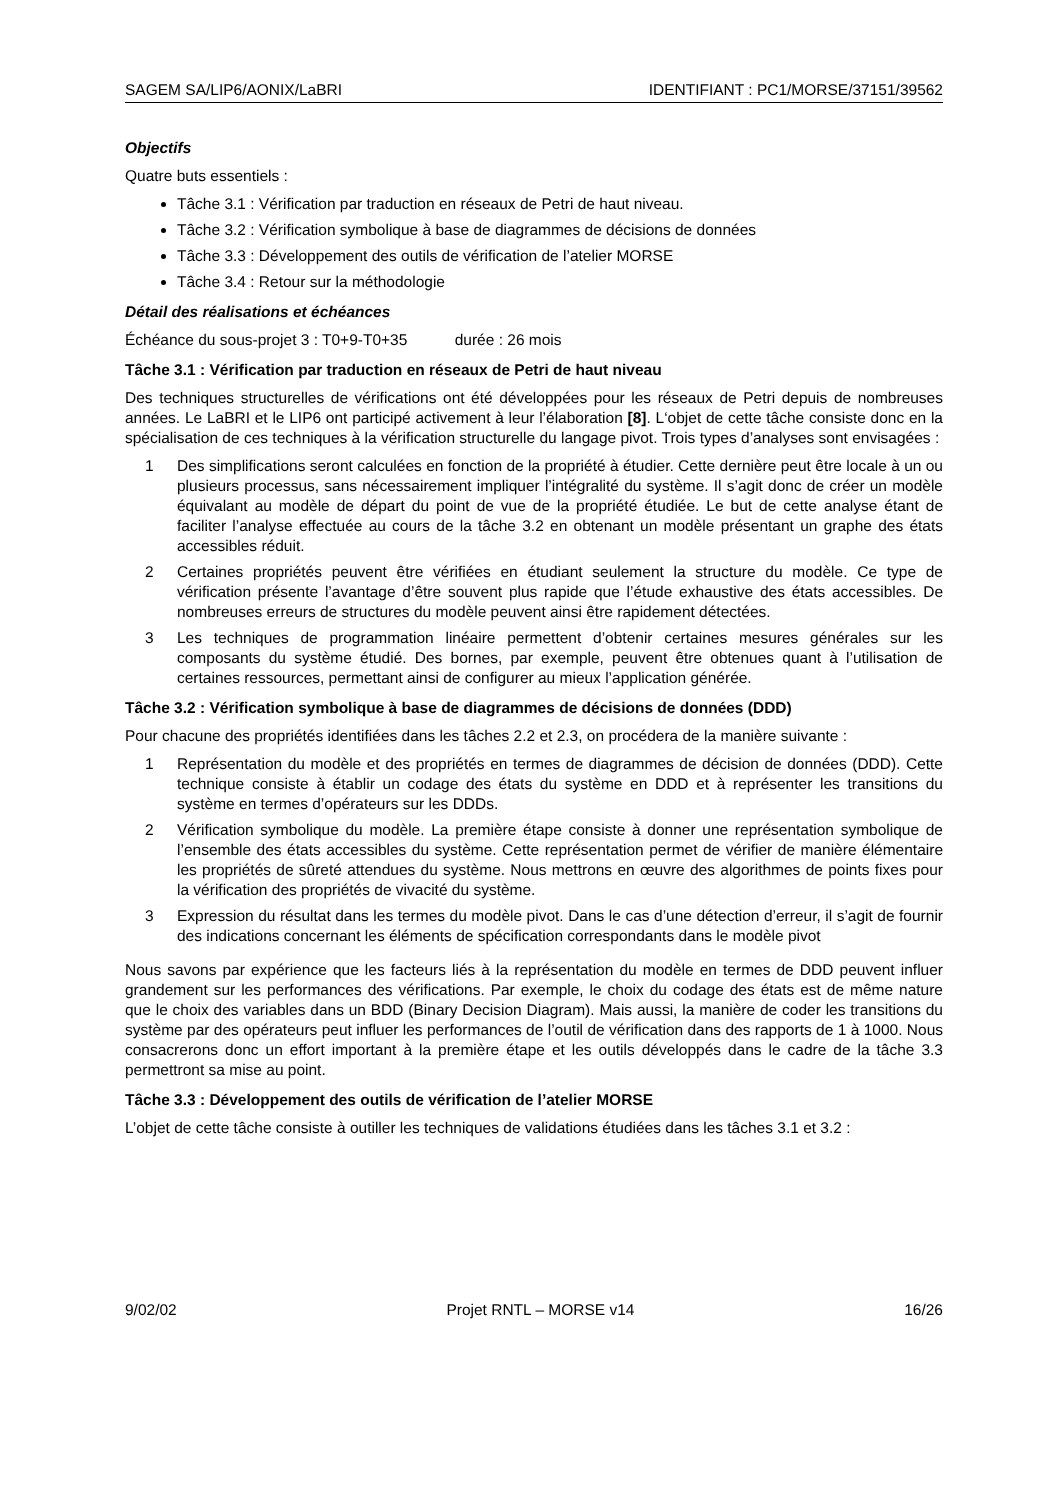SAGEM SA/LIP6/AONIX/LaBRI IDENTIFIANT : PC1/MORSE/37151/39562
Objectifs
Quatre buts essentiels :
Tâche 3.1 : Vérification par traduction en réseaux de Petri de haut niveau.
Tâche 3.2 : Vérification symbolique à base de diagrammes de décisions de données
Tâche 3.3 : Développement des outils de vérification de l’atelier MORSE
Tâche 3.4 : Retour sur la méthodologie
Détail des réalisations et échéances
Échéance du sous-projet 3 : T0+9-T0+35 durée : 26 mois
Tâche 3.1 : Vérification par traduction en réseaux de Petri de haut niveau
Des techniques structurelles de vérifications ont été développées pour les réseaux de Petri depuis de nombreuses années. Le LaBRI et le LIP6 ont participé activement à leur l’élaboration [8]. L‘objet de cette tâche consiste donc en la spécialisation de ces techniques à la vérification structurelle du langage pivot. Trois types d’analyses sont envisagées :
1 Des simplifications seront calculées en fonction de la propriété à étudier. Cette dernière peut être locale à un ou plusieurs processus, sans nécessairement impliquer l’intégralité du système. Il s’agit donc de créer un modèle équivalant au modèle de départ du point de vue de la propriété étudiée. Le but de cette analyse étant de faciliter l’analyse effectuée au cours de la tâche 3.2 en obtenant un modèle présentant un graphe des états accessibles réduit.
2 Certaines propriétés peuvent être vérifiées en étudiant seulement la structure du modèle. Ce type de vérification présente l’avantage d’être souvent plus rapide que l’étude exhaustive des états accessibles. De nombreuses erreurs de structures du modèle peuvent ainsi être rapidement détectées.
3 Les techniques de programmation linéaire permettent d’obtenir certaines mesures générales sur les composants du système étudié. Des bornes, par exemple, peuvent être obtenues quant à l’utilisation de certaines ressources, permettant ainsi de configurer au mieux l’application générée.
Tâche 3.2 : Vérification symbolique à base de diagrammes de décisions de données (DDD)
Pour chacune des propriétés identifiées dans les tâches 2.2 et 2.3, on procédera de la manière suivante :
1 Représentation du modèle et des propriétés en termes de diagrammes de décision de données (DDD). Cette technique consiste à établir un codage des états du système en DDD et à représenter les transitions du système en termes d’opérateurs sur les DDDs.
2 Vérification symbolique du modèle. La première étape consiste à donner une représentation symbolique de l’ensemble des états accessibles du système. Cette représentation permet de vérifier de manière élémentaire les propriétés de sûreté attendues du système. Nous mettrons en œuvre des algorithmes de points fixes pour la vérification des propriétés de vivacité du système.
3 Expression du résultat dans les termes du modèle pivot. Dans le cas d’une détection d’erreur, il s’agit de fournir des indications concernant les éléments de spécification correspondants dans le modèle pivot
Nous savons par expérience que les facteurs liés à la représentation du modèle en termes de DDD peuvent influer grandement sur les performances des vérifications. Par exemple, le choix du codage des états est de même nature que le choix des variables dans un BDD (Binary Decision Diagram). Mais aussi, la manière de coder les transitions du système par des opérateurs peut influer les performances de l’outil de vérification dans des rapports de 1 à 1000. Nous consacrerons donc un effort important à la première étape et les outils développés dans le cadre de la tâche 3.3 permettront sa mise au point.
Tâche 3.3 : Développement des outils de vérification de l’atelier MORSE
L’objet de cette tâche consiste à outiller les techniques de validations étudiées dans les tâches 3.1 et 3.2 :
9/02/02 Projet RNTL – MORSE v14 16/26